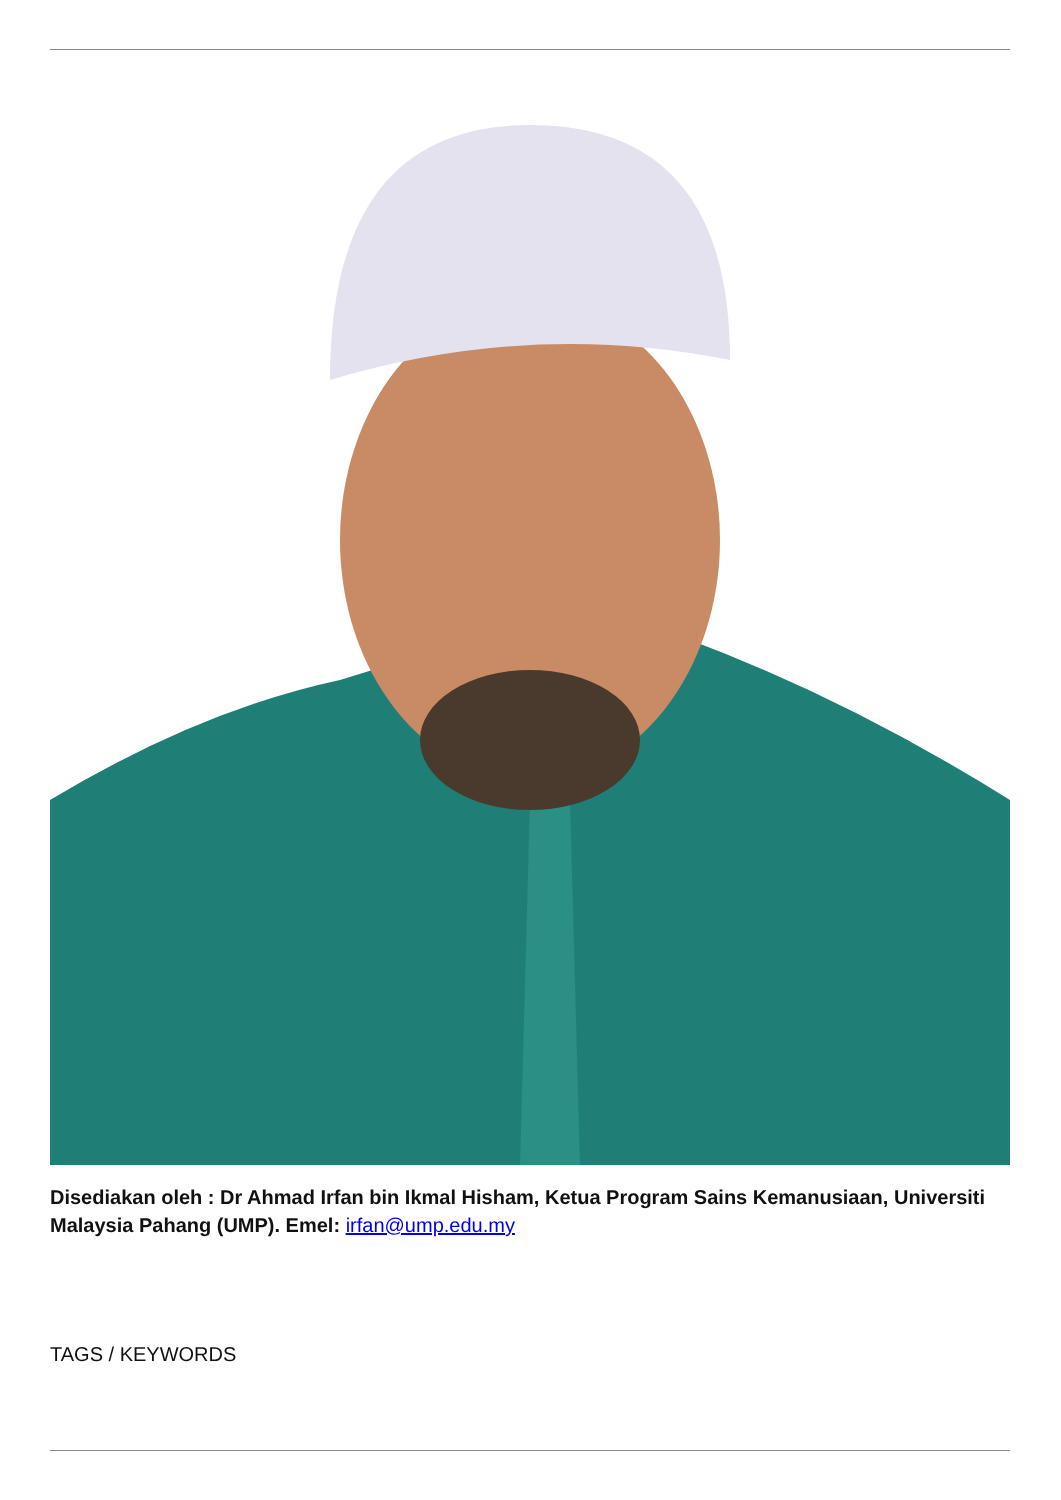Disediakan oleh : Dr Ahmad Irfan bin Ikmal Hisham, Ketua Program Sains Kemanusiaan, Universiti Malaysia Pahang (UMP). Emel: irfan@ump.edu.my
TAGS / KEYWORDS